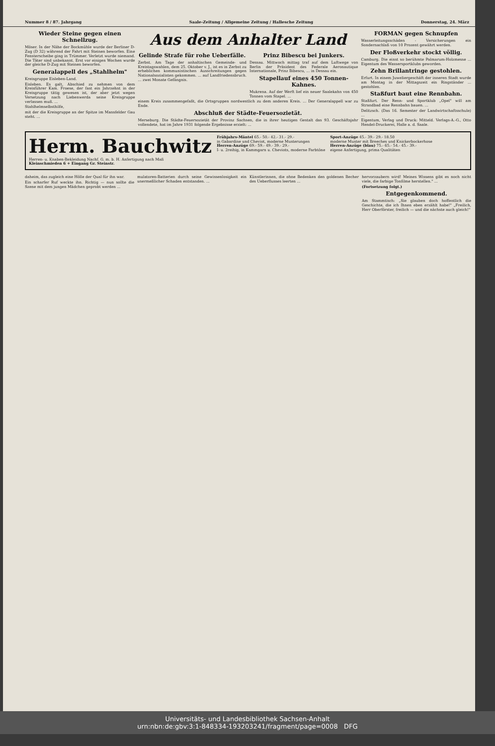Nummer 8 / 87. Jahrgang Saale-Zeitung / Allgemeine Zeitung / Hallesche Zeitung Donnerstag, 24. März
Wieder Steine gegen einen Schnellzug.
Möser. In der Nähe der Bockmühle wurde der Berliner D-Zug (D 32) während der Fahrt mit Steinen beworfen. Eine Fensterscheibe ging in Trümmer. Verletzt wurde niemand. Die Täter sind unbekannt. Erst vor einigen Wochen wurde der gleiche D-Zug mit Steinen beworfen.
Generalappell des „Stahlhelm"
Kreisgruppe Eisleben-Land.
Eisleben. Es galt, Abschied zu nehmen von dem Kreisführer Kam. Froese, der fast ein Jahrzehnt in der Kreisgruppe tätig gewesen ist, der aber jetzt wegen Versetzung nach Liebenwerda seine Kreisgruppe verlassen muß. ...
Stahlhelmselbsthilfe,
mit der die Kreisgruppe an der Spitze im Mansfelder Gau steht. ...
Aus dem Anhalter Land
Gelinde Strafe für rohe Ueberfälle.
Zerbst. Am Tage der anhaltischen Gemeinde- und Kreistagswahlen, dem 25. Oktober v. J., ist es in Zerbst zu erheblichen kommunistischen Ausschreitungen gegen Nationalsozialisten gekommen. ... auf Landfriedensbruch. ... zwei Monate Gefängnis.
Prinz Bibescu bei Junkers.
Dessau. Mittwoch mittag traf auf dem Luftwege von Berlin der Präsident des Federale Aeronautique Internationale, Prinz Bibescu, ... in Dessau ein.
Stapellauf eines 450 Tonnen-Kahnes.
Mukrena. Auf der Werft lief ein neuer Saalekahn von 450 Tonnen vom Stapel. ...
einem Kreis zusammengefaßt, die Ortsgruppen nordwestlich zu dem anderen Kreis. ... Der Generalappell war zu Ende.
Abschluß der Städte-Feuersozietät.
Merseburg. Die Städte-Feuersozietät der Provinz Sachsen, die in ihrer heutigen Gestalt das 93. Geschäftsjahr vollendete, hat im Jahre 1931 folgende Ergebnisse erzielt: ...
FORMAN gegen Schnupfen
Wasserleitungsschäden - Versicherungen ein Sondernachlaß von 10 Prozent gewährt werden.
Der Floßverkehr stockt völlig.
Camburg. Die einst so berühmte Palmarum-Holzmesse ... Eigentum des Wassersportklubs geworden.
Zehn Brillantringe gestohlen.
Erfurt. In einem Juweliergeschäft der inneren Stadt wurde am Montag in der Mittagszeit ein Ringständer ... gestohlen.
Staßfurt baut eine Rennbahn.
Staßfurt. Der Renn- und Sportklub „Opel" will am Strandbad eine Rennbahn bauen. ...
Delitzsch. (Das 16. Semester der Landwirtschaftsschule) ...
Eigentum, Verlag und Druck: Mitteld. Verlags-A.-G., Otto Hendel-Druckerei, Halle a. d. Saale.
Herm. Bauchwitz
Herren- u. Knaben-Bekleidung Nachf. G. m. b. H. Anfertigung nach Maß
Kleinschmieden 6 + Eingang Gr. Steinstr.
Frühjahrs-Mäntel 65.- 50.- 42.- 31.- 29.-
in Gabardine und Cheviot, moderne Musterungen
Herren-Anzüge 69.- 59.- 49.- 39.- 29.-
I- u. 2reihig, in Kammgarn u. Cheviots, moderne Farbtöne
Sport-Anzüge 45.- 39.- 29.- 18.50
moderne Muster mit Breeches und Knickerbockerhose
Herren-Anzüge (blau) 75.- 65.- 54.- 45.- 39.-
eigene Anfertigung, prima Qualitäten
daheim, das zugleich eine Hölle der Qual für ihn war.
Ein scharfer Ruf weckte ihn. Richtig — nun sollte die Szene mit dem jungen Mädchen geprobt werden ...
mulatoren-Batterien durch seine Gewissenlosigkeit ein unermeßlicher Schaden entstanden. ...
Künstlerinnen, die ohne Bedenken den goldenen Becher des Ueberflusses leerten ...
hervorzaubern wird! Meines Wissens gibt es noch nicht viele, die farbige Tonfilme herstellen." ...
(Fortsetzung folgt.)
Entgegenkommend.
Am Stammtisch: „Sie glauben doch hoffentlich die Geschichte, die ich Ihnen eben erzählt habe!" „Freilich, Herr Oberförster, freilich — und die nächste auch gleich!"
Universitäts- und Landesbibliothek Sachsen-Anhalt
urn:nbn:de:gbv:3:1-848334-193203241/fragment/page=0008 DFG